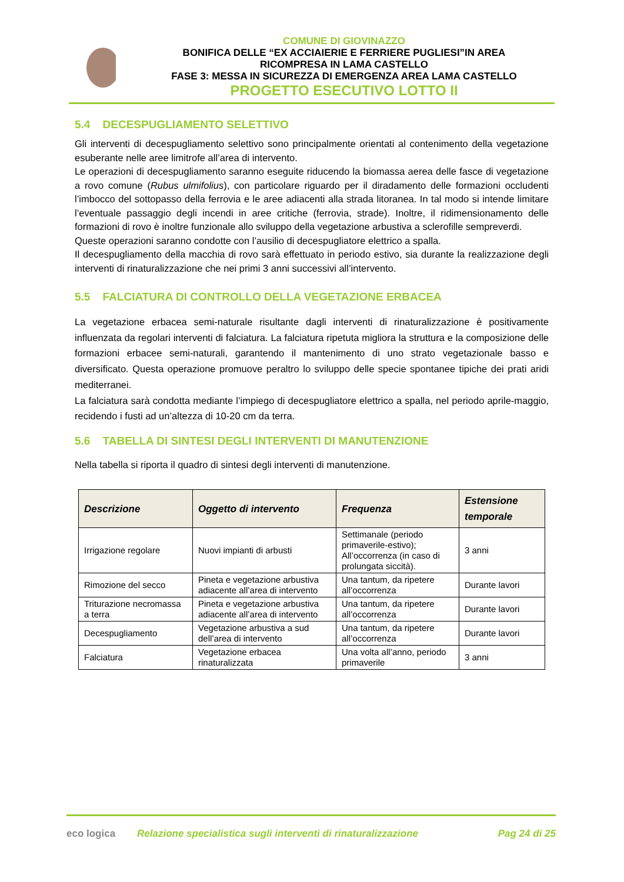COMUNE DI GIOVINAZZO
BONIFICA DELLE “EX ACCIAIERIE E FERRIERE PUGLIESI”IN AREA
RICOMPRESA IN LAMA CASTELLO
FASE 3: MESSA IN SICUREZZA DI EMERGENZA AREA LAMA CASTELLO
PROGETTO ESECUTIVO LOTTO II
5.4 DECESPUGLIAMENTO SELETTIVO
Gli interventi di decespugliamento selettivo sono principalmente orientati al contenimento della vegetazione esuberante nelle aree limitrofe all’area di intervento.
Le operazioni di decespugliamento saranno eseguite riducendo la biomassa aerea delle fasce di vegetazione a rovo comune (Rubus ulmifolius), con particolare riguardo per il diradamento delle formazioni occludenti l’imbocco del sottopasso della ferrovia e le aree adiacenti alla strada litoranea. In tal modo si intende limitare l’eventuale passaggio degli incendi in aree critiche (ferrovia, strade). Inoltre, il ridimensionamento delle formazioni di rovo è inoltre funzionale allo sviluppo della vegetazione arbustiva a sclerofille sempreverdi.
Queste operazioni saranno condotte con l’ausilio di decespugliatore elettrico a spalla.
Il decespugliamento della macchia di rovo sarà effettuato in periodo estivo, sia durante la realizzazione degli interventi di rinaturalizzazione che nei primi 3 anni successivi all’intervento.
5.5 FALCIATURA DI CONTROLLO DELLA VEGETAZIONE ERBACEA
La vegetazione erbacea semi-naturale risultante dagli interventi di rinaturalizzazione è positivamente influenzata da regolari interventi di falciatura. La falciatura ripetuta migliora la struttura e la composizione delle formazioni erbacee semi-naturali, garantendo il mantenimento di uno strato vegetazionale basso e diversificato. Questa operazione promuove peraltro lo sviluppo delle specie spontanee tipiche dei prati aridi mediterranei.
La falciatura sarà condotta mediante l’impiego di decespugliatore elettrico a spalla, nel periodo aprile-maggio, recidendo i fusti ad un’altezza di 10-20 cm da terra.
5.6 TABELLA DI SINTESI DEGLI INTERVENTI DI MANUTENZIONE
Nella tabella si riporta il quadro di sintesi degli interventi di manutenzione.
| Descrizione | Oggetto di intervento | Frequenza | Estensione temporale |
| --- | --- | --- | --- |
| Irrigazione regolare | Nuovi impianti di arbusti | Settimanale (periodo primaverile-estivo); All’occorrenza (in caso di prolungata siccità). | 3 anni |
| Rimozione del secco | Pineta e vegetazione arbustiva adiacente all’area di intervento | Una tantum, da ripetere all’occorrenza | Durante lavori |
| Triturazione necromassa a terra | Pineta e vegetazione arbustiva adiacente all’area di intervento | Una tantum, da ripetere all’occorrenza | Durante lavori |
| Decespugliamento | Vegetazione arbustiva a sud dell’area di intervento | Una tantum, da ripetere all’occorrenza | Durante lavori |
| Falciatura | Vegetazione erbacea rinaturalizzata | Una volta all’anno, periodo primaverile | 3 anni |
eco logica
Relazione specialistica sugli interventi di rinaturalizzazione
Pag 24 di 25